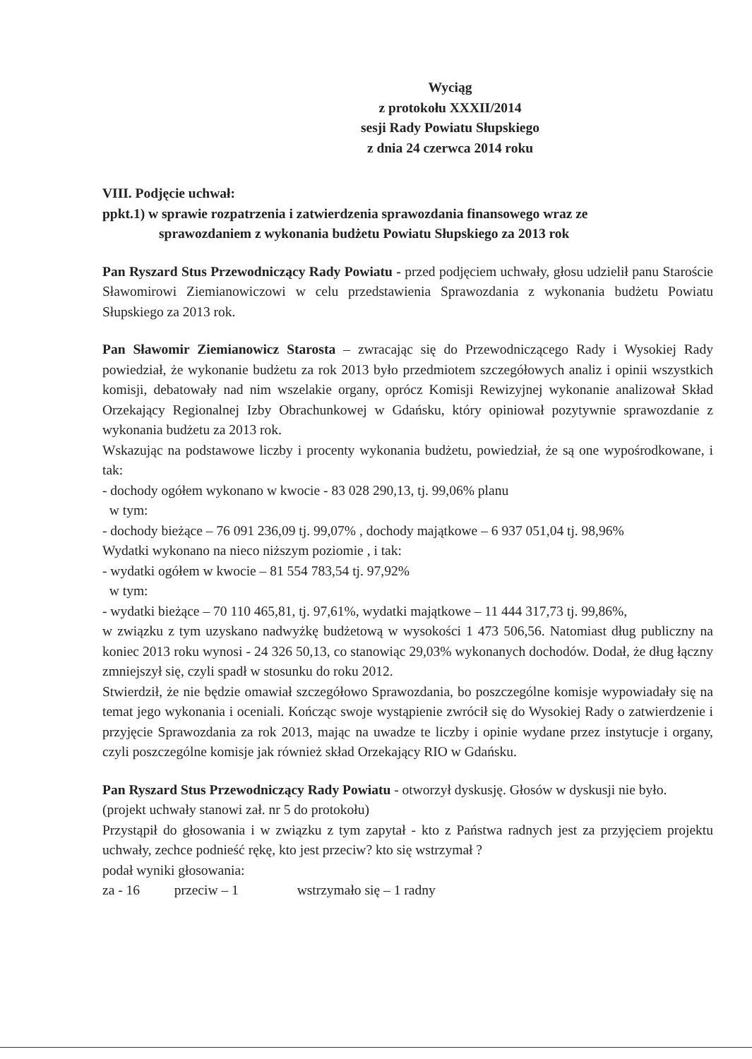Wyciąg
z protokołu XXXII/2014
sesji Rady Powiatu Słupskiego
z dnia 24 czerwca 2014 roku
VIII. Podjęcie uchwał:
ppkt.1) w sprawie rozpatrzenia i zatwierdzenia sprawozdania finansowego wraz ze
sprawozdaniem z wykonania budżetu Powiatu Słupskiego za 2013 rok
Pan Ryszard Stus Przewodniczący Rady Powiatu - przed podjęciem uchwały, głosu udzielił panu Staroście Sławomirowi Ziemianowiczowi w celu przedstawienia Sprawozdania z wykonania budżetu Powiatu Słupskiego za 2013 rok.
Pan Sławomir Ziemianowicz Starosta – zwracając się do Przewodniczącego Rady i Wysokiej Rady powiedział, że wykonanie budżetu za rok 2013 było przedmiotem szczegółowych analiz i opinii wszystkich komisji, debatowały nad nim wszelakie organy, oprócz Komisji Rewizyjnej wykonanie analizował Skład Orzekający Regionalnej Izby Obrachunkowej w Gdańsku, który opiniował pozytywnie sprawozdanie z wykonania budżetu za 2013 rok.
Wskazując na podstawowe liczby i procenty wykonania budżetu, powiedział, że są one wypośrodkowane, i tak:
- dochody ogółem wykonano w kwocie - 83 028 290,13, tj. 99,06% planu
w tym:
- dochody bieżące – 76 091 236,09 tj. 99,07% , dochody majątkowe – 6 937 051,04 tj. 98,96%
Wydatki wykonano na nieco niższym poziomie , i tak:
- wydatki ogółem w kwocie – 81 554 783,54 tj. 97,92%
w tym:
- wydatki bieżące – 70 110 465,81, tj. 97,61%, wydatki majątkowe – 11 444 317,73 tj. 99,86%,
w związku z tym uzyskano nadwyżkę budżetową w wysokości 1 473 506,56. Natomiast dług publiczny na koniec 2013 roku wynosi - 24 326 50,13, co stanowiąc 29,03% wykonanych dochodów. Dodał, że dług łączny zmniejszył się, czyli spadł w stosunku do roku 2012.
Stwierdził, że nie będzie omawiał szczegółowo Sprawozdania, bo poszczególne komisje wypowiadały się na temat jego wykonania i oceniali. Kończąc swoje wystąpienie zwrócił się do Wysokiej Rady o zatwierdzenie i przyjęcie Sprawozdania za rok 2013, mając na uwadze te liczby i opinie wydane przez instytucje i organy, czyli poszczególne komisje jak również skład Orzekający RIO w Gdańsku.
Pan Ryszard Stus Przewodniczący Rady Powiatu - otworzył dyskusję. Głosów w dyskusji nie było.
(projekt uchwały stanowi zał. nr 5 do protokołu)
Przystąpił do głosowania i w związku z tym zapytał - kto z Państwa radnych jest za przyjęciem projektu uchwały, zechce podnieść rękę, kto jest przeciw? kto się wstrzymał ?
podał wyniki głosowania:
za - 16 przeciw – 1 wstrzymało się – 1 radny